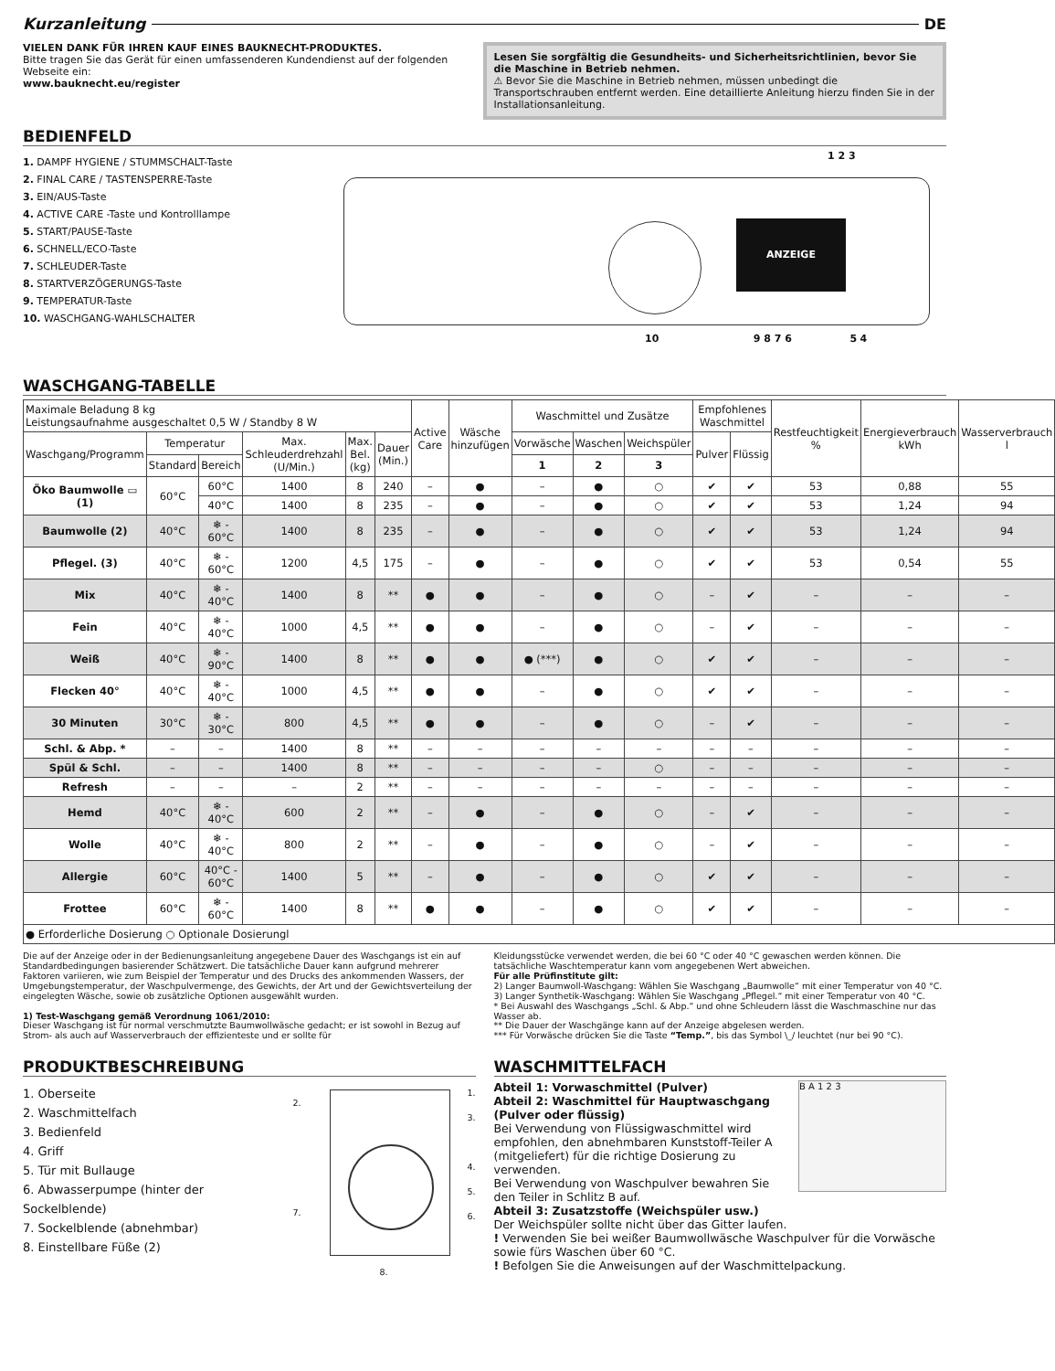Kurzanleitung DE
VIELEN DANK FÜR IHREN KAUF EINES BAUKNECHT-PRODUKTES.
Bitte tragen Sie das Gerät für einen umfassenderen Kundendienst auf der folgenden Webseite ein:
www.bauknecht.eu/register
Lesen Sie sorgfältig die Gesundheits- und Sicherheitsrichtlinien, bevor Sie die Maschine in Betrieb nehmen.
⚠ Bevor Sie die Maschine in Betrieb nehmen, müssen unbedingt die Transportschrauben entfernt werden. Eine detaillierte Anleitung hierzu finden Sie in der Installationsanleitung.
BEDIENFELD
1. DAMPF HYGIENE / STUMMSCHALT-Taste
2. FINAL CARE / TASTENSPERRE-Taste
3. EIN/AUS-Taste
4. ACTIVE CARE -Taste und Kontrolllampe
5. START/PAUSE-Taste
6. SCHNELL/ECO-Taste
7. SCHLEUDER-Taste
8. STARTVERZÖGERUNGS-Taste
9. TEMPERATUR-Taste
10. WASCHGANG-WAHLSCHALTER
ANZEIGE
1 2 3
10 9 8 7 6 5 4
WASCHGANG-TABELLE
| Maximale Beladung 8 kg Leistungsaufnahme ausgeschaltet 0,5 W / Standby 8 W | | | | | | Active Care | Wäsche hinzufügen | Waschmittel und Zusätze | | | Empfohlenes Waschmittel | | Restfeuchtigkeit % | Energieverbrauch kWh | Wasserverbrauch l |
| Waschgang/Programm | Temperatur | | Max. Schleuderdrehzahl (U/Min.) | Max. Bel. (kg) | Dauer (Min.) | | | Vorwäsche | Waschen | Weichspüler | Pulver | Flüssig | | | |
| | Standard | Bereich | | | | | | 1 | 2 | 3 | | | | | |
| Öko Baumwolle ▭ (1) | 60°C | 60°C | 1400 | 8 | 240 | – | ● | – | ● | ○ | ✔ | ✔ | 53 | 0,88 | 55 |
| | | 40°C | 1400 | 8 | 235 | – | ● | – | ● | ○ | ✔ | ✔ | 53 | 1,24 | 94 |
| Baumwolle (2) | 40°C | ❄ - 60°C | 1400 | 8 | 235 | – | ● | – | ● | ○ | ✔ | ✔ | 53 | 1,24 | 94 |
| Pflegel. (3) | 40°C | ❄ - 60°C | 1200 | 4,5 | 175 | – | ● | – | ● | ○ | ✔ | ✔ | 53 | 0,54 | 55 |
| Mix | 40°C | ❄ - 40°C | 1400 | 8 | ** | ● | ● | – | ● | ○ | – | ✔ | – | – | – |
| Fein | 40°C | ❄ - 40°C | 1000 | 4,5 | ** | ● | ● | – | ● | ○ | – | ✔ | – | – | – |
| Weiß | 40°C | ❄ - 90°C | 1400 | 8 | ** | ● | ● | ● (***) | ● | ○ | ✔ | ✔ | – | – | – |
| Flecken 40° | 40°C | ❄ - 40°C | 1000 | 4,5 | ** | ● | ● | – | ● | ○ | ✔ | ✔ | – | – | – |
| 30 Minuten | 30°C | ❄ - 30°C | 800 | 4,5 | ** | ● | ● | – | ● | ○ | – | ✔ | – | – | – |
| Schl. & Abp. * | – | – | 1400 | 8 | ** | – | – | – | – | – | – | – | – | – | – |
| Spül & Schl. | – | – | 1400 | 8 | ** | – | – | – | – | ○ | – | – | – | – | – |
| Refresh | – | – | – | 2 | ** | – | – | – | – | – | – | – | – | – | – |
| Hemd | 40°C | ❄ - 40°C | 600 | 2 | ** | – | ● | – | ● | ○ | – | ✔ | – | – | – |
| Wolle | 40°C | ❄ - 40°C | 800 | 2 | ** | – | ● | – | ● | ○ | – | ✔ | – | – | – |
| Allergie | 60°C | 40°C - 60°C | 1400 | 5 | ** | – | ● | – | ● | ○ | ✔ | ✔ | – | – | – |
| Frottee | 60°C | ❄ - 60°C | 1400 | 8 | ** | ● | ● | – | ● | ○ | ✔ | ✔ | – | – | – |
| ● Erforderliche Dosierung ○ Optionale Dosierungl | | | | | | | | | | | | | | | |
Die auf der Anzeige oder in der Bedienungsanleitung angegebene Dauer des Waschgangs ist ein auf Standardbedingungen basierender Schätzwert. Die tatsächliche Dauer kann aufgrund mehrerer Faktoren variieren, wie zum Beispiel der Temperatur und des Drucks des ankommenden Wassers, der Umgebungstemperatur, der Waschpulvermenge, des Gewichts, der Art und der Gewichtsverteilung der eingelegten Wäsche, sowie ob zusätzliche Optionen ausgewählt wurden.
1) Test-Waschgang gemäß Verordnung 1061/2010:
Dieser Waschgang ist für normal verschmutzte Baumwollwäsche gedacht; er ist sowohl in Bezug auf Strom- als auch auf Wasserverbrauch der effizienteste und er sollte für
Kleidungsstücke verwendet werden, die bei 60 °C oder 40 °C gewaschen werden können. Die tatsächliche Waschtemperatur kann vom angegebenen Wert abweichen.
Für alle Prüfinstitute gilt:
2) Langer Baumwoll-Waschgang: Wählen Sie Waschgang „Baumwolle“ mit einer Temperatur von 40 °C.
3) Langer Synthetik-Waschgang: Wählen Sie Waschgang „Pflegel.“ mit einer Temperatur von 40 °C.
* Bei Auswahl des Waschgangs „Schl. & Abp.“ und ohne Schleudern lässt die Waschmaschine nur das Wasser ab.
** Die Dauer der Waschgänge kann auf der Anzeige abgelesen werden.
*** Für Vorwäsche drücken Sie die Taste “Temp.”, bis das Symbol \_/ leuchtet (nur bei 90 °C).
PRODUKTBESCHREIBUNG
1. Oberseite
2. Waschmittelfach
3. Bedienfeld
4. Griff
5. Tür mit Bullauge
6. Abwasserpumpe (hinter der Sockelblende)
7. Sockelblende (abnehmbar)
8. Einstellbare Füße (2)
1.
3.
4.
5.
6.
2.
7.
8.
WASCHMITTELFACH
B A 1 2 3
Abteil 1: Vorwaschmittel (Pulver)
Abteil 2: Waschmittel für Hauptwaschgang (Pulver oder flüssig)
Bei Verwendung von Flüssigwaschmittel wird empfohlen, den abnehmbaren Kunststoff-Teiler A (mitgeliefert) für die richtige Dosierung zu verwenden.
Bei Verwendung von Waschpulver bewahren Sie den Teiler in Schlitz B auf.
Abteil 3: Zusatzstoffe (Weichspüler usw.)
Der Weichspüler sollte nicht über das Gitter laufen.
! Verwenden Sie bei weißer Baumwollwäsche Waschpulver für die Vorwäsche sowie fürs Waschen über 60 °C.
! Befolgen Sie die Anweisungen auf der Waschmittelpackung.